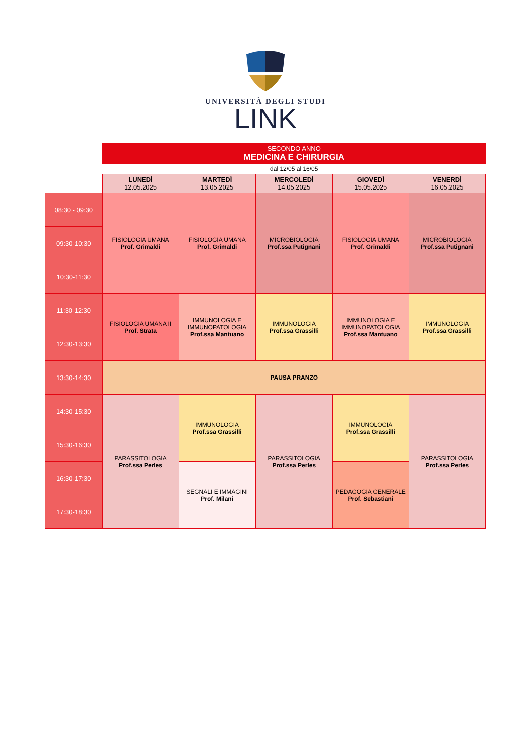UNIVERSITÀ DEGLI STUDI
LINK
| | SECONDO ANNO MEDICINA E CHIRURGIA | | | | |
| | dal 12/05 al 16/05 | | | | |
| | LUNEDÌ 12.05.2025 | MARTEDÌ 13.05.2025 | MERCOLEDÌ 14.05.2025 | GIOVEDÌ 15.05.2025 | VENERDÌ 16.05.2025 |
| 08:30 - 09:30 | FISIOLOGIA UMANA Prof. Grimaldi | FISIOLOGIA UMANA Prof. Grimaldi | MICROBIOLOGIA Prof.ssa Putignani | FISIOLOGIA UMANA Prof. Grimaldi | MICROBIOLOGIA Prof.ssa Putignani |
| 09:30-10:30 | | | | | |
| 10:30-11:30 | | | | | |
| 11:30-12:30 | FISIOLOGIA UMANA II Prof. Strata | IMMUNOLOGIA E IMMUNOPATOLOGIA Prof.ssa Mantuano | IMMUNOLOGIA Prof.ssa Grassilli | IMMUNOLOGIA E IMMUNOPATOLOGIA Prof.ssa Mantuano | IMMUNOLOGIA Prof.ssa Grassilli |
| 12:30-13:30 | | | | | |
| 13:30-14:30 | PAUSA PRANZO | | | | |
| 14:30-15:30 | PARASSITOLOGIA Prof.ssa Perles | IMMUNOLOGIA Prof.ssa Grassilli | PARASSITOLOGIA Prof.ssa Perles | IMMUNOLOGIA Prof.ssa Grassilli | PARASSITOLOGIA Prof.ssa Perles |
| 15:30-16:30 | | | | | |
| 16:30-17:30 | | SEGNALI E IMMAGINI Prof. Milani | | PEDAGOGIA GENERALE Prof. Sebastiani | |
| 17:30-18:30 | | | | | |